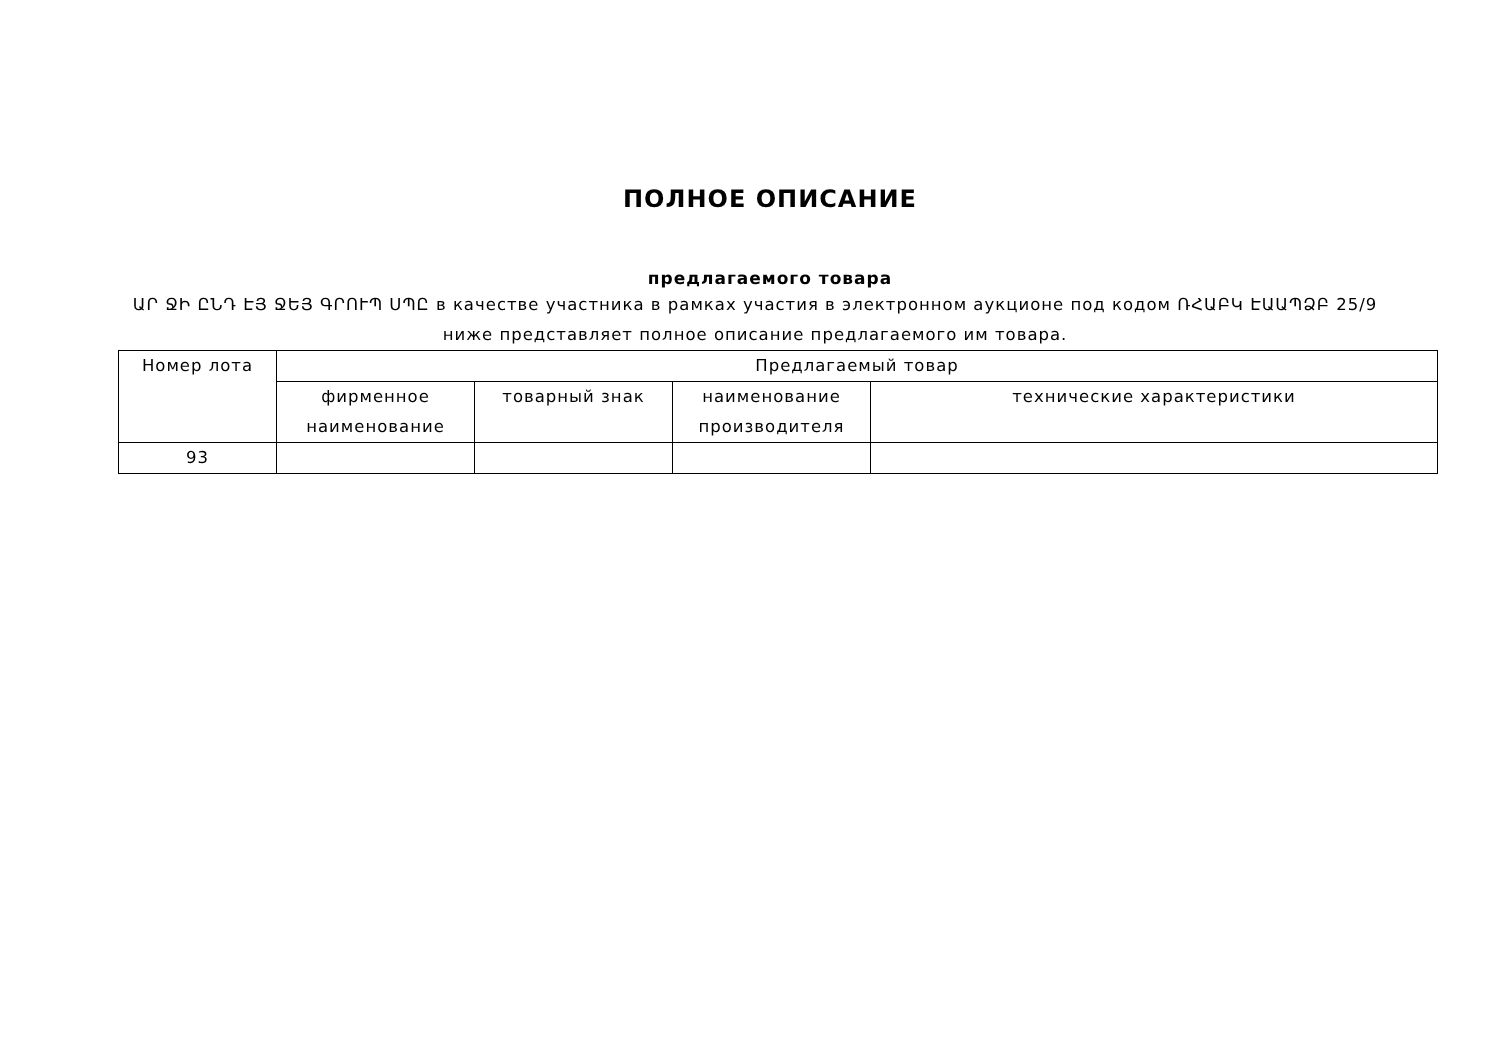ПОЛНОЕ ОПИСАНИЕ
предлагаемого товара
ԱՐ ՋԻ ԸՆԴ ԷՅ ՋԵՅ ԳՐՈՒՊ ՍՊԸ в качестве участника в рамках участия в электронном аукционе под кодом ՌՀԱԲԿ ԷԱԱՊՁԲ 25/9 ниже представляет полное описание предлагаемого им товара.
| Номер лота | Предлагаемый товар | | | |
| | фирменное наименование | товарный знак | наименование производителя | технические характеристики |
| 93 | | | | |